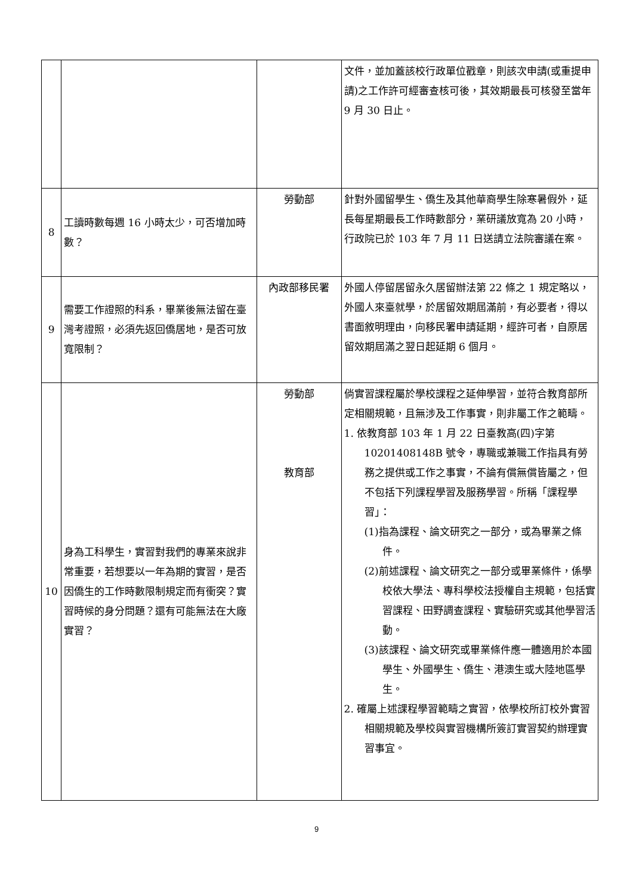| | | | 文件，並加蓋該校行政單位戳章，則該次申請(或重提申請)之工作許可經審查核可後，其效期最長可核發至當年 9 月 30 日止。 |
| 8 | 工讀時數每週 16 小時太少，可否增加時數？ | 勞動部 | 針對外國留學生、僑生及其他華裔學生除寒暑假外，延長每星期最長工作時數部分，業研議放寬為 20 小時，行政院已於 103 年 7 月 11 日送請立法院審議在案。 |
| 9 | 需要工作證照的科系，畢業後無法留在臺灣考證照，必須先返回僑居地，是否可放寬限制？ | 內政部移民署 | 外國人停留居留永久居留辦法第 22 條之 1 規定略以，外國人來臺就學，於居留效期屆滿前，有必要者，得以書面敘明理由，向移民署申請延期，經許可者，自原居留效期屆滿之翌日起延期 6 個月。 |
| 10 | 身為工科學生，實習對我們的專業來說非常重要，若想要以一年為期的實習，是否因僑生的工作時數限制規定而有衝突？實習時候的身分問題？還有可能無法在大廠實習？ | 勞動部 教育部 | 倘實習課程屬於學校課程之延伸學習，並符合教育部所定相關規範，且無涉及工作事實，則非屬工作之範疇。 1. 依教育部 103 年 1 月 22 日臺教高(四)字第 10201408148B 號令，專職或兼職工作指具有勞務之提供或工作之事實，不論有償無償皆屬之，但不包括下列課程學習及服務學習。所稱「課程學習」： (1)指為課程、論文研究之一部分，或為畢業之條件。 (2)前述課程、論文研究之一部分或畢業條件，係學校依大學法、專科學校法授權自主規範，包括實習課程、田野調查課程、實驗研究或其他學習活動。 (3)該課程、論文研究或畢業條件應一體適用於本國學生、外國學生、僑生、港澳生或大陸地區學生。 2. 確屬上述課程學習範疇之實習，依學校所訂校外實習相關規範及學校與實習機構所簽訂實習契約辦理實習事宜。 |
9